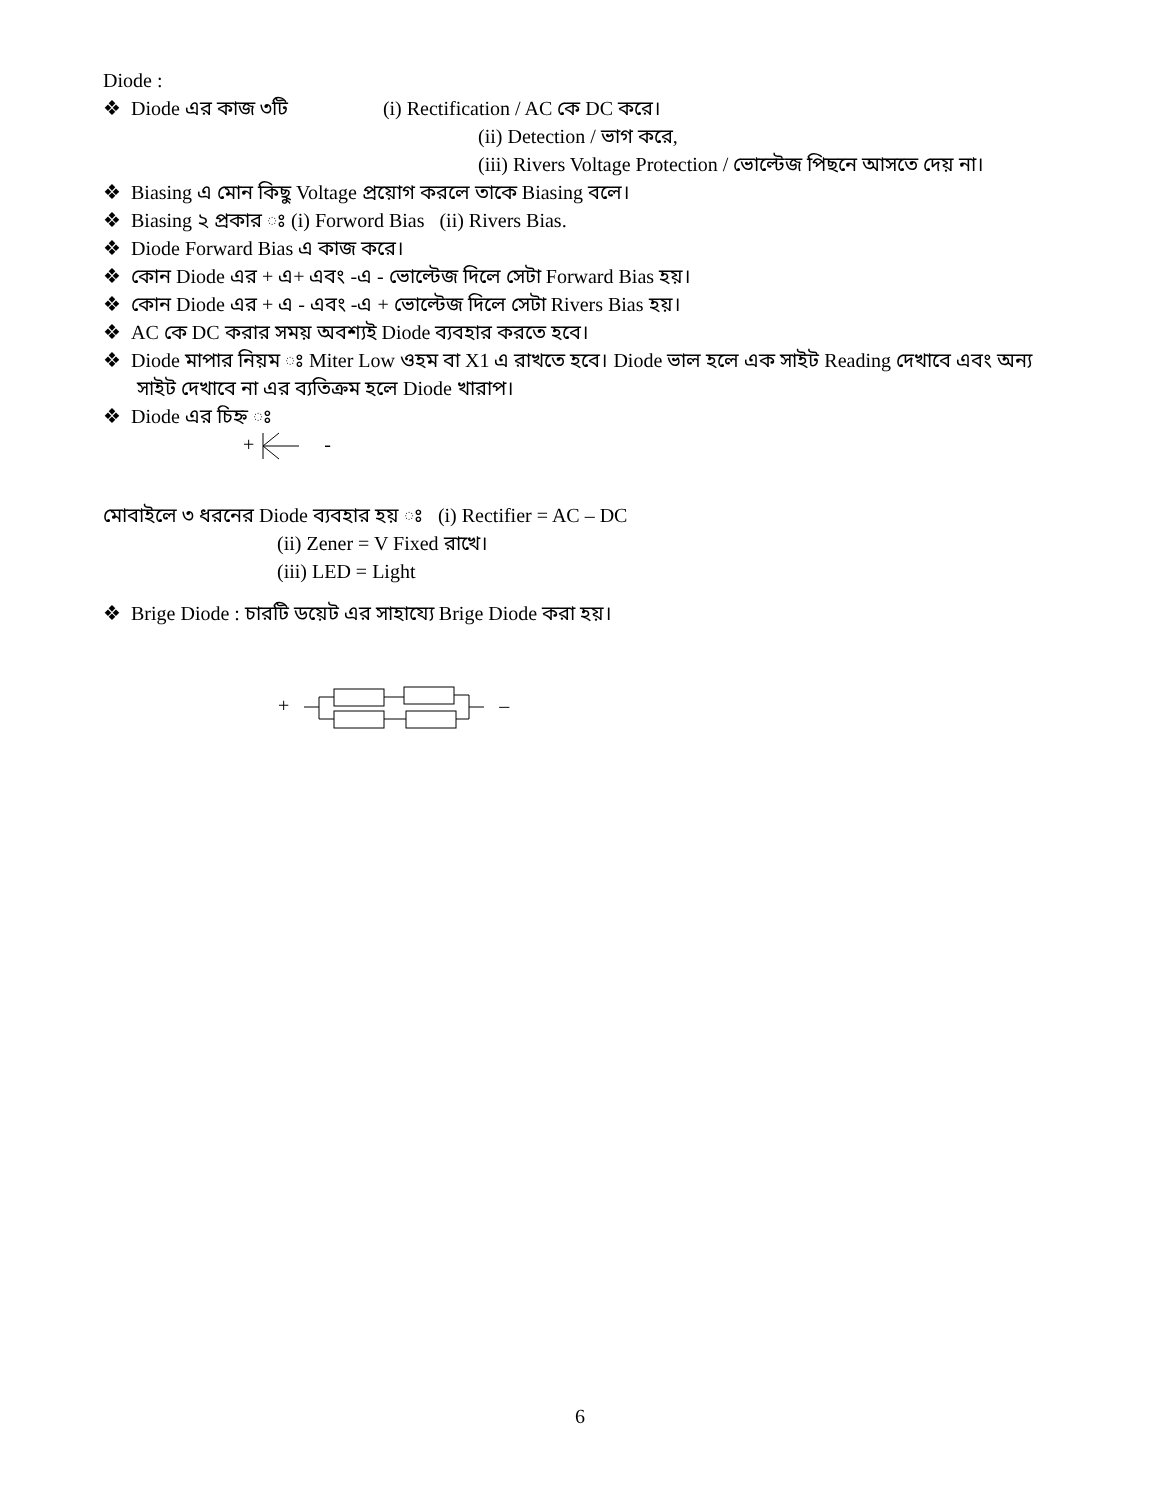Diode :
❖ Diode এর কাজ ৩টি (i) Rectification / AC কে DC করে।
(ii) Detection / ভাগ করে,
(iii) Rivers Voltage Protection / ভোল্টেজ পিছনে আসতে দেয় না।
❖ Biasing এ মোন কিছু Voltage প্রয়োগ করলে তাকে Biasing বলে।
❖ Biasing ২ প্রকার ঃ (i) Forword Bias (ii) Rivers Bias.
❖ Diode Forward Bias এ কাজ করে।
❖ কোন Diode এর + এ+ এবং -এ - ভোল্টেজ দিলে সেটা Forward Bias হয়।
❖ কোন Diode এর + এ - এবং -এ + ভোল্টেজ দিলে সেটা Rivers Bias হয়।
❖ AC কে DC করার সময় অবশ্যই Diode ব্যবহার করতে হবে।
❖ Diode মাপার নিয়ম ঃ Miter Low ওহম বা X1 এ রাখতে হবে। Diode ভাল হলে এক সাইট Reading দেখাবে এবং অন্য সাইট দেখাবে না এর ব্যতিক্রম হলে Diode খারাপ।
❖ Diode এর চিহ্ন ঃ
+ -
মোবাইলে ৩ ধরনের Diode ব্যবহার হয় ঃ (i) Rectifier = AC – DC
(ii) Zener = V Fixed রাখে।
(iii) LED = Light
❖ Brige Diode : চারটি ডয়েট এর সাহায্যে Brige Diode করা হয়।
+ –
6